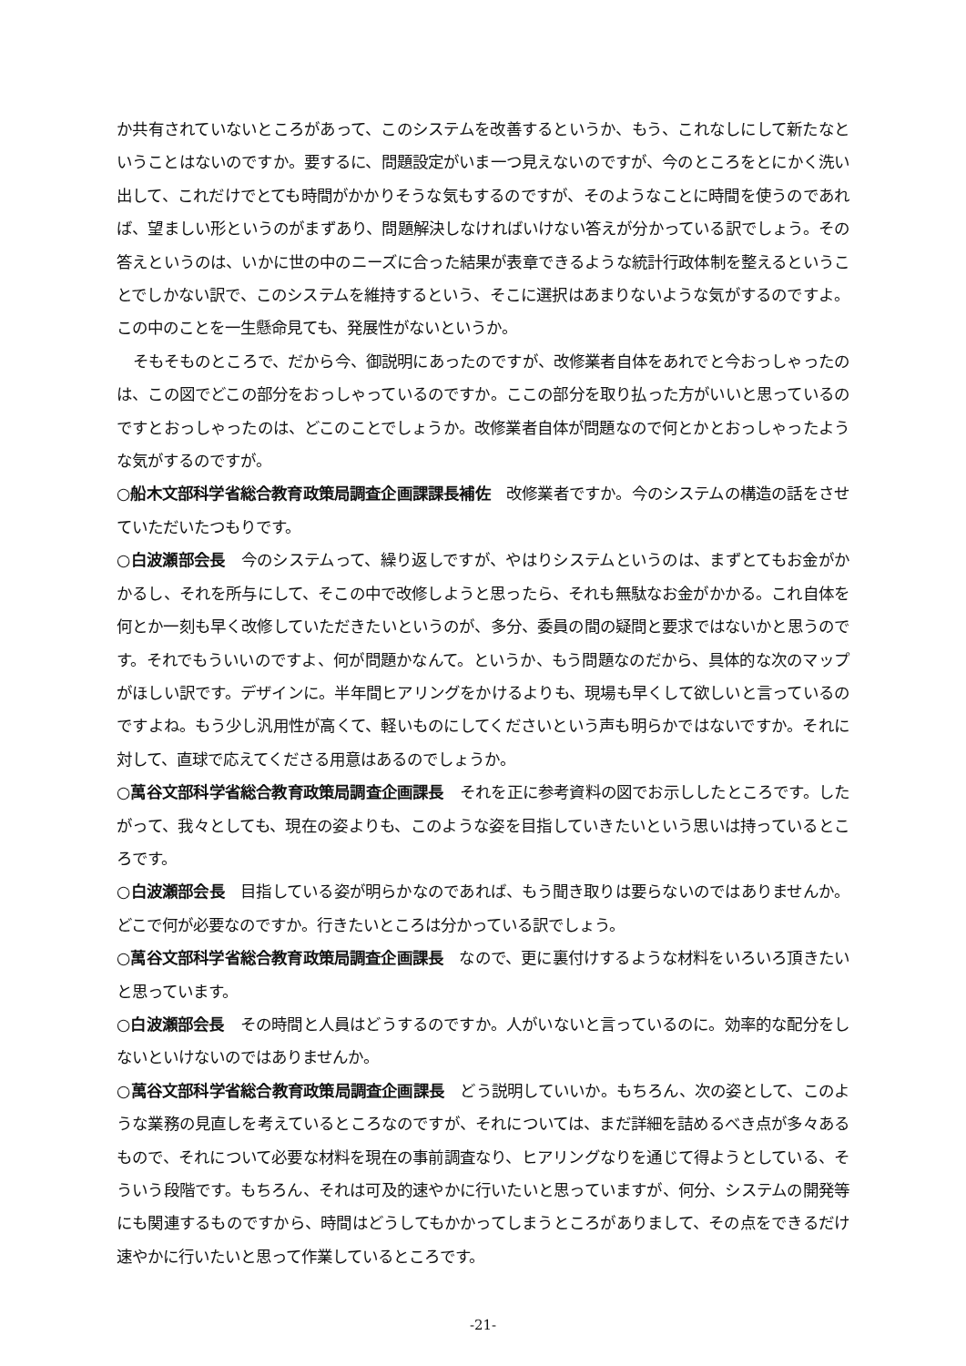か共有されていないところがあって、このシステムを改善するというか、もう、これなしにして新たなということはないのですか。要するに、問題設定がいま一つ見えないのですが、今のところをとにかく洗い出して、これだけでとても時間がかかりそうな気もするのですが、そのようなことに時間を使うのであれば、望ましい形というのがまずあり、問題解決しなければいけない答えが分かっている訳でしょう。その答えというのは、いかに世の中のニーズに合った結果が表章できるような統計行政体制を整えるということでしかない訳で、このシステムを維持するという、そこに選択はあまりないような気がするのですよ。この中のことを一生懸命見ても、発展性がないというか。
そもそものところで、だから今、御説明にあったのですが、改修業者自体をあれでと今おっしゃったのは、この図でどこの部分をおっしゃっているのですか。ここの部分を取り払った方がいいと思っているのですとおっしゃったのは、どこのことでしょうか。改修業者自体が問題なので何とかとおっしゃったような気がするのですが。
○船木文部科学省総合教育政策局調査企画課課長補佐　改修業者ですか。今のシステムの構造の話をさせていただいたつもりです。
○白波瀬部会長　今のシステムって、繰り返しですが、やはりシステムというのは、まずとてもお金がかかるし、それを所与にして、そこの中で改修しようと思ったら、それも無駄なお金がかかる。これ自体を何とか一刻も早く改修していただきたいというのが、多分、委員の間の疑問と要求ではないかと思うのです。それでもういいのですよ、何が問題かなんて。というか、もう問題なのだから、具体的な次のマップがほしい訳です。デザインに。半年間ヒアリングをかけるよりも、現場も早くして欲しいと言っているのですよね。もう少し汎用性が高くて、軽いものにしてくださいという声も明らかではないですか。それに対して、直球で応えてくださる用意はあるのでしょうか。
○萬谷文部科学省総合教育政策局調査企画課長　それを正に参考資料の図でお示ししたところです。したがって、我々としても、現在の姿よりも、このような姿を目指していきたいという思いは持っているところです。
○白波瀬部会長　目指している姿が明らかなのであれば、もう聞き取りは要らないのではありませんか。どこで何が必要なのですか。行きたいところは分かっている訳でしょう。
○萬谷文部科学省総合教育政策局調査企画課長　なので、更に裏付けするような材料をいろいろ頂きたいと思っています。
○白波瀬部会長　その時間と人員はどうするのですか。人がいないと言っているのに。効率的な配分をしないといけないのではありませんか。
○萬谷文部科学省総合教育政策局調査企画課長　どう説明していいか。もちろん、次の姿として、このような業務の見直しを考えているところなのですが、それについては、まだ詳細を詰めるべき点が多々あるもので、それについて必要な材料を現在の事前調査なり、ヒアリングなりを通じて得ようとしている、そういう段階です。もちろん、それは可及的速やかに行いたいと思っていますが、何分、システムの開発等にも関連するものですから、時間はどうしてもかかってしまうところがありまして、その点をできるだけ速やかに行いたいと思って作業しているところです。
-21-